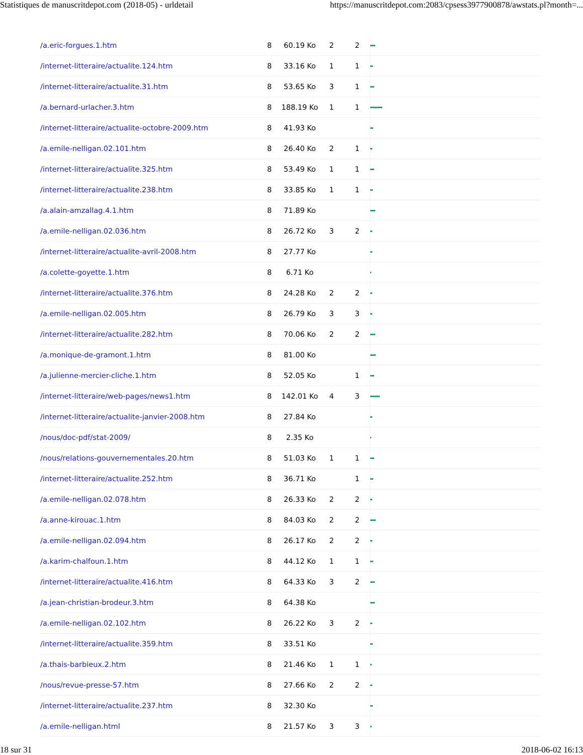Statistiques de manuscritdepot.com (2018-05) - urldetail https://manuscritdepot.com:2083/cpsess3977900878/awstats.pl?month=...
| /a.eric-forgues.1.htm | 8 | 60.19 Ko | 2 | 2 | |
| /internet-litteraire/actualite.124.htm | 8 | 33.16 Ko | 1 | 1 | |
| /internet-litteraire/actualite.31.htm | 8 | 53.65 Ko | 3 | 1 | |
| /a.bernard-urlacher.3.htm | 8 | 188.19 Ko | 1 | 1 | |
| /internet-litteraire/actualite-octobre-2009.htm | 8 | 41.93 Ko | | | |
| /a.emile-nelligan.02.101.htm | 8 | 26.40 Ko | 2 | 1 | |
| /internet-litteraire/actualite.325.htm | 8 | 53.49 Ko | 1 | 1 | |
| /internet-litteraire/actualite.238.htm | 8 | 33.85 Ko | 1 | 1 | |
| /a.alain-amzallag.4.1.htm | 8 | 71.89 Ko | | | |
| /a.emile-nelligan.02.036.htm | 8 | 26.72 Ko | 3 | 2 | |
| /internet-litteraire/actualite-avril-2008.htm | 8 | 27.77 Ko | | | |
| /a.colette-goyette.1.htm | 8 | 6.71 Ko | | | |
| /internet-litteraire/actualite.376.htm | 8 | 24.28 Ko | 2 | 2 | |
| /a.emile-nelligan.02.005.htm | 8 | 26.79 Ko | 3 | 3 | |
| /internet-litteraire/actualite.282.htm | 8 | 70.06 Ko | 2 | 2 | |
| /a.monique-de-gramont.1.htm | 8 | 81.00 Ko | | | |
| /a.julienne-mercier-cliche.1.htm | 8 | 52.05 Ko | | 1 | |
| /internet-litteraire/web-pages/news1.htm | 8 | 142.01 Ko | 4 | 3 | |
| /internet-litteraire/actualite-janvier-2008.htm | 8 | 27.84 Ko | | | |
| /nous/doc-pdf/stat-2009/ | 8 | 2.35 Ko | | | |
| /nous/relations-gouvernementales.20.htm | 8 | 51.03 Ko | 1 | 1 | |
| /internet-litteraire/actualite.252.htm | 8 | 36.71 Ko | | 1 | |
| /a.emile-nelligan.02.078.htm | 8 | 26.33 Ko | 2 | 2 | |
| /a.anne-kirouac.1.htm | 8 | 84.03 Ko | 2 | 2 | |
| /a.emile-nelligan.02.094.htm | 8 | 26.17 Ko | 2 | 2 | |
| /a.karim-chalfoun.1.htm | 8 | 44.12 Ko | 1 | 1 | |
| /internet-litteraire/actualite.416.htm | 8 | 64.33 Ko | 3 | 2 | |
| /a.jean-christian-brodeur.3.htm | 8 | 64.38 Ko | | | |
| /a.emile-nelligan.02.102.htm | 8 | 26.22 Ko | 3 | 2 | |
| /internet-litteraire/actualite.359.htm | 8 | 33.51 Ko | | | |
| /a.thais-barbieux.2.htm | 8 | 21.46 Ko | 1 | 1 | |
| /nous/revue-presse-57.htm | 8 | 27.66 Ko | 2 | 2 | |
| /internet-litteraire/actualite.237.htm | 8 | 32.30 Ko | | | |
| /a.emile-nelligan.html | 8 | 21.57 Ko | 3 | 3 | |
18 sur 31 2018-06-02 16:13